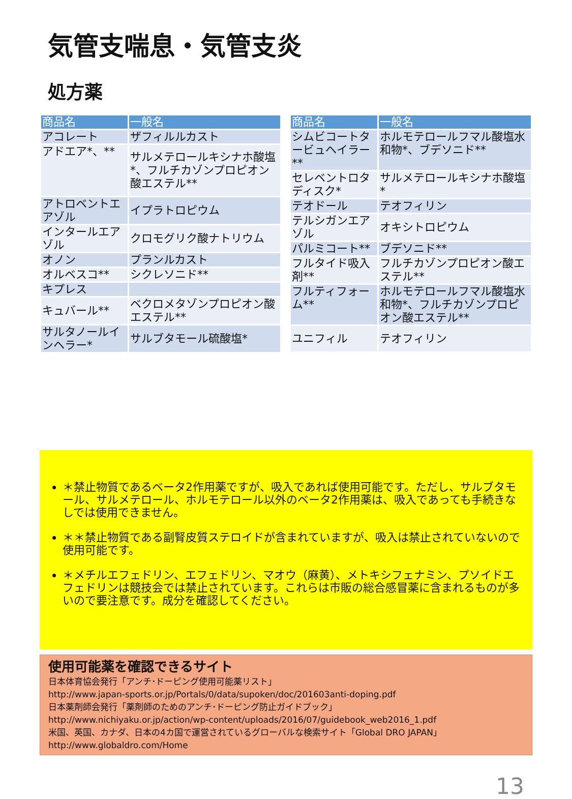気管支喘息・気管支炎
処方薬
| 商品名 | 一般名 |
| --- | --- |
| アコレート | ザフィルルカスト |
| アドエア*、** | サルメテロールキシナホ酸塩*、フルチカゾンプロピオン酸エステル** |
| アトロベントエアゾル | イプラトロピウム |
| インタールエアゾル | クロモグリク酸ナトリウム |
| オノン | プランルカスト |
| オルベスコ** | シクレソニド** |
| キプレス | |
| キュバール** | ベクロメタゾンプロピオン酸エステル** |
| サルタノールインヘラー* | サルブタモール硫酸塩* |
| 商品名 | 一般名 |
| --- | --- |
| シムビコートタービュヘイラー** | ホルモテロールフマル酸塩水和物*、ブデソニド** |
| セレベントロタディスク* | サルメテロールキシナホ酸塩* |
| テオドール | テオフィリン |
| テルシガンエアゾル | オキシトロピウム |
| パルミコート** | ブデソニド** |
| フルタイド吸入剤** | フルチカゾンプロピオン酸エステル** |
| フルティフォーム** | ホルモテロールフマル酸塩水和物*、フルチカゾンプロピオン酸エステル** |
| ユニフィル | テオフィリン |
＊禁止物質であるベータ2作用薬ですが、吸入であれば使用可能です。ただし、サルブタモール、サルメテロール、ホルモテロール以外のベータ2作用薬は、吸入であっても手続きなしでは使用できません。
＊＊禁止物質である副腎皮質ステロイドが含まれていますが、吸入は禁止されていないので使用可能です。
＊メチルエフェドリン、エフェドリン、マオウ（麻黄）、メトキシフェナミン、プソイドエフェドリンは競技会では禁止されています。これらは市販の総合感冒薬に含まれるものが多いので要注意です。成分を確認してください。
使用可能薬を確認できるサイト
日本体育協会発行「アンチ･ドーピング使用可能薬リスト」
http://www.japan-sports.or.jp/Portals/0/data/supoken/doc/201603anti-doping.pdf
日本薬剤師会発行「薬剤師のためのアンチ･ドーピング防止ガイドブック」
http://www.nichiyaku.or.jp/action/wp-content/uploads/2016/07/guidebook_web2016_1.pdf
米国、英国、カナダ、日本の4カ国で運営されているグローバルな検索サイト「Global DRO JAPAN」
http://www.globaldro.com/Home
13